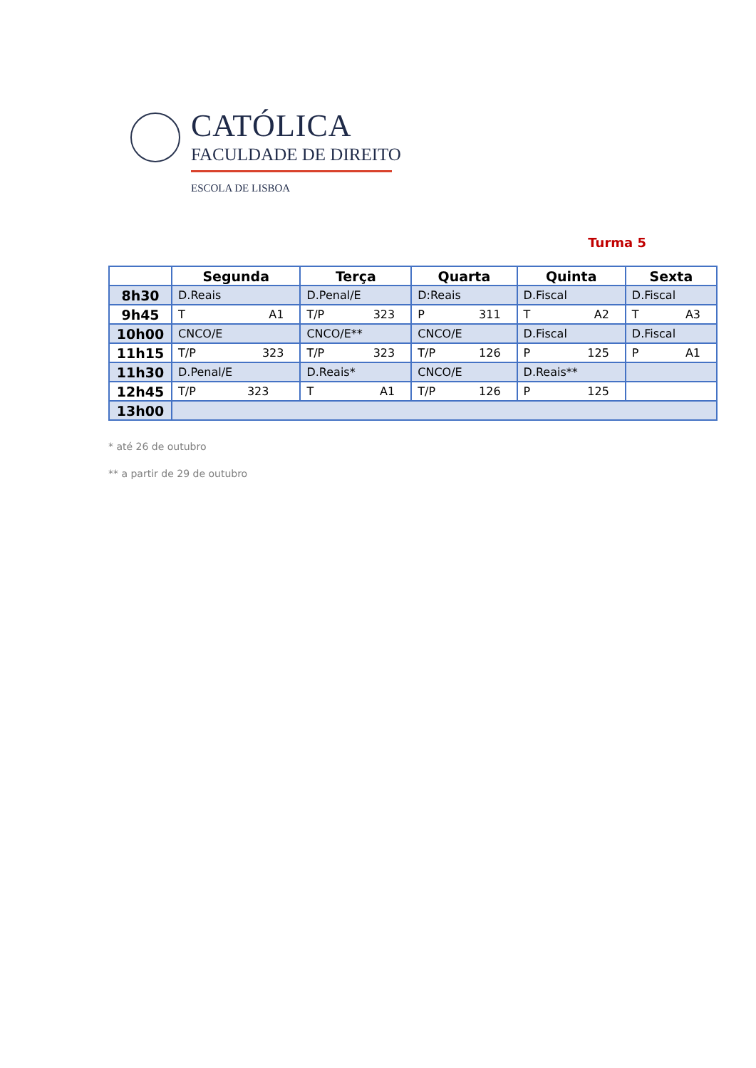CATÓLICA
FACULDADE DE DIREITO
ESCOLA DE LISBOA
Turma 5
| | Segunda | Terça | Quarta | Quinta | Sexta |
| --- | --- | --- | --- | --- | --- |
| 8h30 | D.Reais | D.Penal/E | D:Reais | D.Fiscal | D.Fiscal |
| 9h45 | T A1 | T/P 323 | P 311 | T A2 | T A3 |
| 10h00 | CNCO/E | CNCO/E** | CNCO/E | D.Fiscal | D.Fiscal |
| 11h15 | T/P 323 | T/P 323 | T/P 126 | P 125 | P A1 |
| 11h30 | D.Penal/E | D.Reais* | CNCO/E | D.Reais** | |
| 12h45 | T/P 323 | T A1 | T/P 126 | P 125 | |
| 13h00 | | | | | |
* até 26 de outubro
** a partir de 29 de outubro